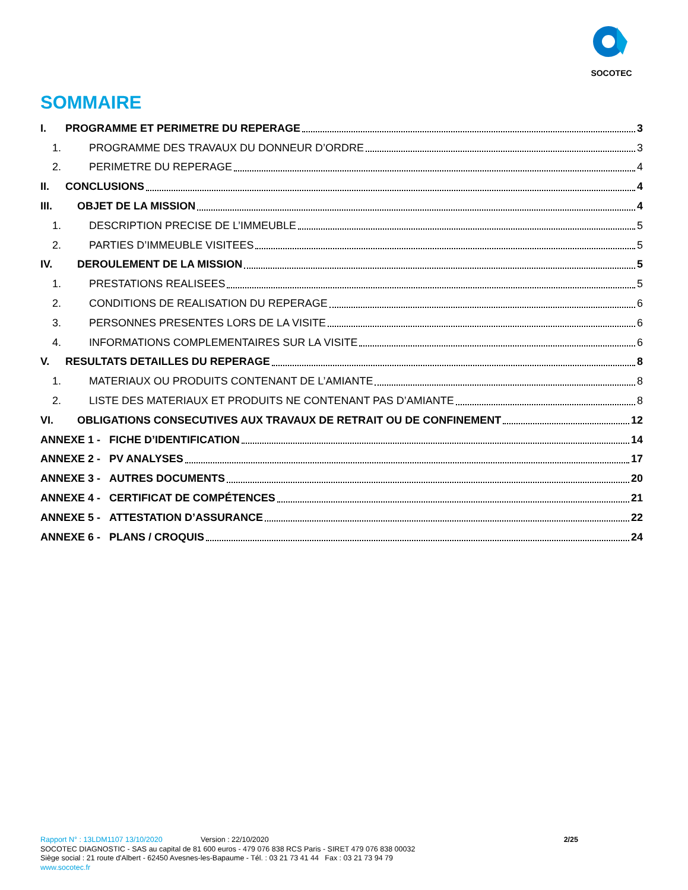SOCOTEC
SOMMAIRE
I. PROGRAMME ET PERIMETRE DU REPERAGE 3
1. PROGRAMME DES TRAVAUX DU DONNEUR D’ORDRE 3
2. PERIMETRE DU REPERAGE 4
II. CONCLUSIONS 4
III. OBJET DE LA MISSION 4
1. DESCRIPTION PRECISE DE L’IMMEUBLE 5
2. PARTIES D’IMMEUBLE VISITEES 5
IV. DEROULEMENT DE LA MISSION 5
1. PRESTATIONS REALISEES 5
2. CONDITIONS DE REALISATION DU REPERAGE 6
3. PERSONNES PRESENTES LORS DE LA VISITE 6
4. INFORMATIONS COMPLEMENTAIRES SUR LA VISITE 6
V. RESULTATS DETAILLES DU REPERAGE 8
1. MATERIAUX OU PRODUITS CONTENANT DE L’AMIANTE 8
2. LISTE DES MATERIAUX ET PRODUITS NE CONTENANT PAS D’AMIANTE 8
VI. OBLIGATIONS CONSECUTIVES AUX TRAVAUX DE RETRAIT OU DE CONFINEMENT 12
ANNEXE 1 - FICHE D’IDENTIFICATION 14
ANNEXE 2 - PV ANALYSES 17
ANNEXE 3 - AUTRES DOCUMENTS 20
ANNEXE 4 - CERTIFICAT DE COMPÉTENCES 21
ANNEXE 5 - ATTESTATION D’ASSURANCE 22
ANNEXE 6 - PLANS / CROQUIS 24
Rapport N° : 13LDM1107 13/10/2020 Version : 22/10/2020 2/25
SOCOTEC DIAGNOSTIC - SAS au capital de 81 600 euros - 479 076 838 RCS Paris - SIRET 479 076 838 00032
Siège social : 21 route d'Albert - 62450 Avesnes-les-Bapaume - Tél. : 03 21 73 41 44 Fax : 03 21 73 94 79
www.socotec.fr